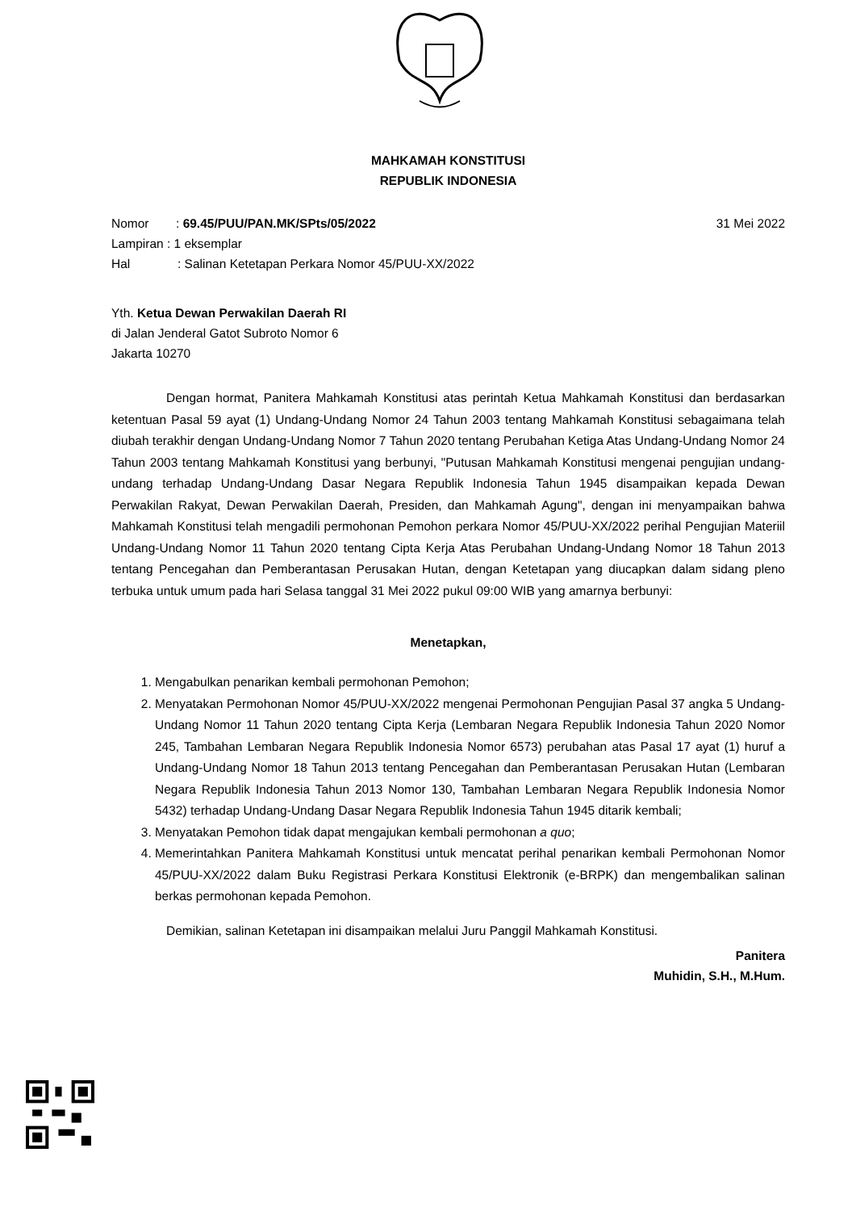MAHKAMAH KONSTITUSI
REPUBLIK INDONESIA
Nomor: 69.45/PUU/PAN.MK/SPts/05/2022 31 Mei 2022
Lampiran : 1 eksemplar
Hal: Salinan Ketetapan Perkara Nomor 45/PUU-XX/2022
Yth. Ketua Dewan Perwakilan Daerah RI
di Jalan Jenderal Gatot Subroto Nomor 6
Jakarta 10270
Dengan hormat, Panitera Mahkamah Konstitusi atas perintah Ketua Mahkamah Konstitusi dan berdasarkan ketentuan Pasal 59 ayat (1) Undang-Undang Nomor 24 Tahun 2003 tentang Mahkamah Konstitusi sebagaimana telah diubah terakhir dengan Undang-Undang Nomor 7 Tahun 2020 tentang Perubahan Ketiga Atas Undang-Undang Nomor 24 Tahun 2003 tentang Mahkamah Konstitusi yang berbunyi, "Putusan Mahkamah Konstitusi mengenai pengujian undang-undang terhadap Undang-Undang Dasar Negara Republik Indonesia Tahun 1945 disampaikan kepada Dewan Perwakilan Rakyat, Dewan Perwakilan Daerah, Presiden, dan Mahkamah Agung", dengan ini menyampaikan bahwa Mahkamah Konstitusi telah mengadili permohonan Pemohon perkara Nomor 45/PUU-XX/2022 perihal Pengujian Materiil Undang-Undang Nomor 11 Tahun 2020 tentang Cipta Kerja Atas Perubahan Undang-Undang Nomor 18 Tahun 2013 tentang Pencegahan dan Pemberantasan Perusakan Hutan, dengan Ketetapan yang diucapkan dalam sidang pleno terbuka untuk umum pada hari Selasa tanggal 31 Mei 2022 pukul 09:00 WIB yang amarnya berbunyi:
Menetapkan,
1. Mengabulkan penarikan kembali permohonan Pemohon;
2. Menyatakan Permohonan Nomor 45/PUU-XX/2022 mengenai Permohonan Pengujian Pasal 37 angka 5 Undang-Undang Nomor 11 Tahun 2020 tentang Cipta Kerja (Lembaran Negara Republik Indonesia Tahun 2020 Nomor 245, Tambahan Lembaran Negara Republik Indonesia Nomor 6573) perubahan atas Pasal 17 ayat (1) huruf a Undang-Undang Nomor 18 Tahun 2013 tentang Pencegahan dan Pemberantasan Perusakan Hutan (Lembaran Negara Republik Indonesia Tahun 2013 Nomor 130, Tambahan Lembaran Negara Republik Indonesia Nomor 5432) terhadap Undang-Undang Dasar Negara Republik Indonesia Tahun 1945 ditarik kembali;
3. Menyatakan Pemohon tidak dapat mengajukan kembali permohonan a quo;
4. Memerintahkan Panitera Mahkamah Konstitusi untuk mencatat perihal penarikan kembali Permohonan Nomor 45/PUU-XX/2022 dalam Buku Registrasi Perkara Konstitusi Elektronik (e-BRPK) dan mengembalikan salinan berkas permohonan kepada Pemohon.
Demikian, salinan Ketetapan ini disampaikan melalui Juru Panggil Mahkamah Konstitusi.
Panitera
Muhidin, S.H., M.Hum.